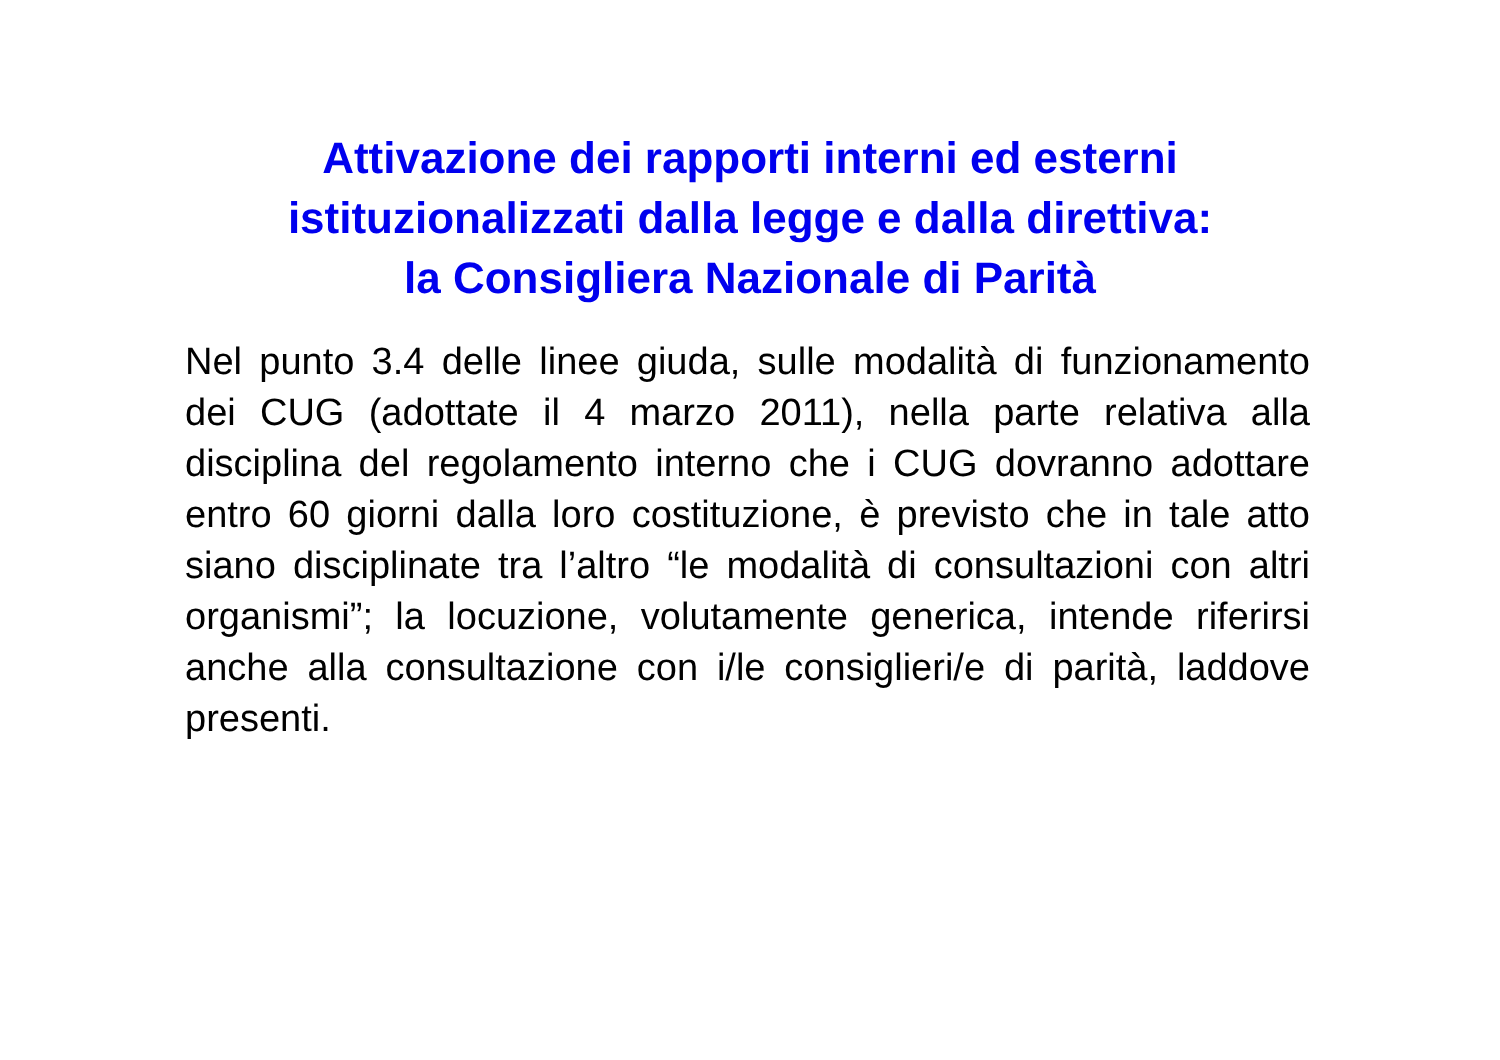Attivazione dei rapporti interni ed esterni
istituzionalizzati dalla legge e dalla direttiva:
la Consigliera Nazionale di Parità
Nel punto 3.4 delle linee giuda, sulle modalità di funzionamento dei CUG (adottate il 4 marzo 2011), nella parte relativa alla disciplina del regolamento interno che i CUG dovranno adottare entro 60 giorni dalla loro costituzione, è previsto che in tale atto siano disciplinate tra l’altro “le modalità di consultazioni con altri organismi”; la locuzione, volutamente generica, intende riferirsi anche alla consultazione con i/le consiglieri/e di parità, laddove presenti.